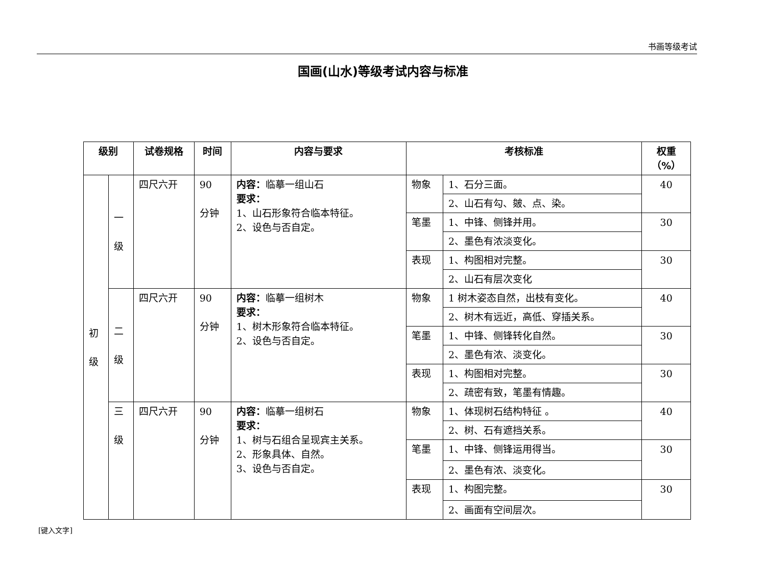书画等级考试
国画(山水)等级考试内容与标准
| 级别 | | 试卷规格 | 时间 | 内容与要求 | 考核标准 | | 权重 （%） |
| --- | --- | --- | --- | --- | --- | --- | --- |
| 初 级 | 一 级 | 四尺六开 | 90 分钟 | 内容： 临摹一组山石 要求： 1、山石形象符合临本特征。 2、设色与否自定。 | 物象 | 1、石分三面。 | 40 |
| | | | | | | 2、山石有勾、皴、点、染。 | |
| | | | | | 笔墨 | 1、中锋、侧锋并用。 | 30 |
| | | | | | | 2、墨色有浓淡变化。 | |
| | | | | | 表现 | 1、构图相对完整。 | 30 |
| | | | | | | 2、山石有层次变化 | |
| | 二 级 | 四尺六开 | 90 分钟 | 内容： 临摹一组树木 要求： 1、树木形象符合临本特征。 2、设色与否自定。 | 物象 | 1 树木姿态自然，出枝有变化。 | 40 |
| | | | | | | 2、树木有远近，高低、穿插关系。 | |
| | | | | | 笔墨 | 1、中锋、侧锋转化自然。 | 30 |
| | | | | | | 2、墨色有浓、淡变化。 | |
| | | | | | 表现 | 1、构图相对完整。 | 30 |
| | | | | | | 2、疏密有致，笔墨有情趣。 | |
| | 三 级 | 四尺六开 | 90 分钟 | 内容： 临摹一组树石 要求： 1、树与石组合呈现宾主关系。 2、形象具体、自然。 3、设色与否自定。 | 物象 | 1、体现树石结构特征 。 | 40 |
| | | | | | | 2、树、石有遮挡关系。 | |
| | | | | | 笔墨 | 1、中锋、侧锋运用得当。 | 30 |
| | | | | | | 2、墨色有浓、淡变化。 | |
| | | | | | 表现 | 1、构图完整。 | 30 |
| | | | | | | 2、画面有空间层次。 | |
[键入文字]